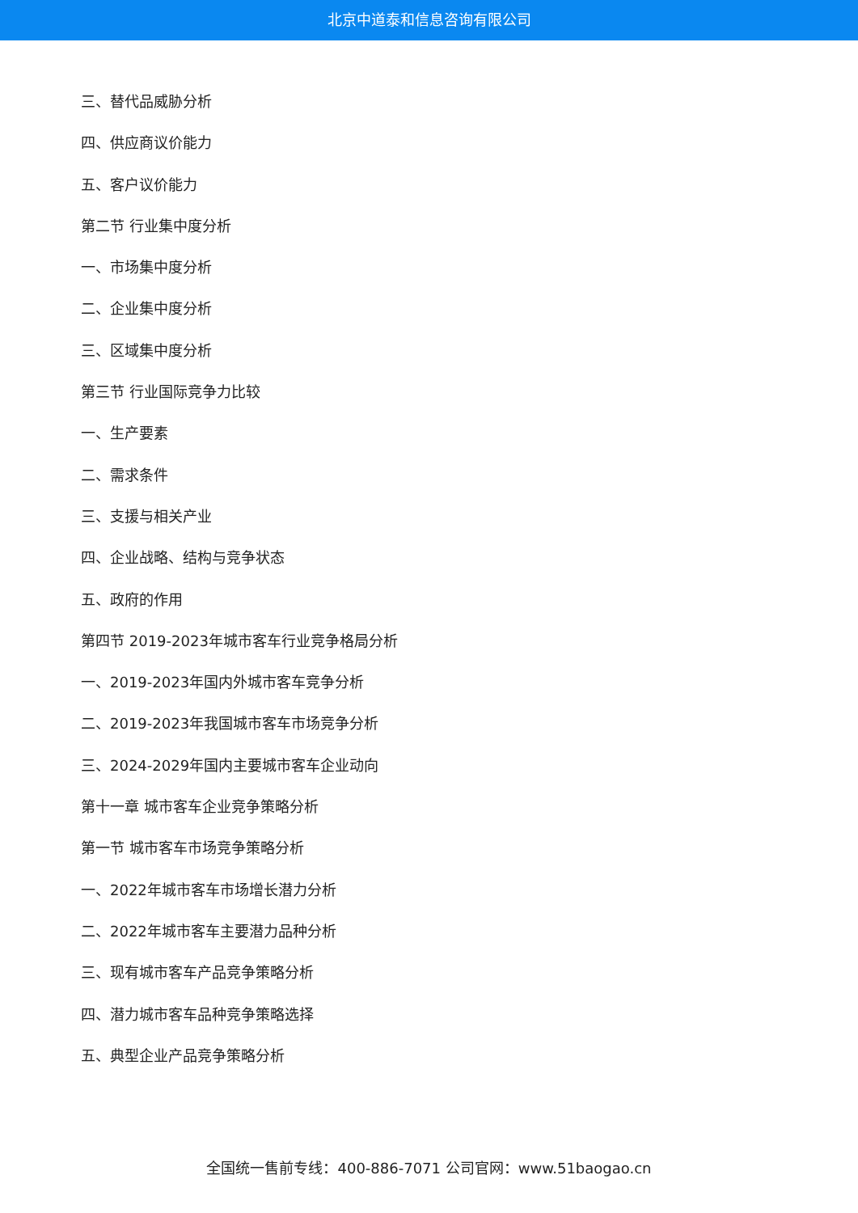北京中道泰和信息咨询有限公司
三、替代品威胁分析
四、供应商议价能力
五、客户议价能力
第二节 行业集中度分析
一、市场集中度分析
二、企业集中度分析
三、区域集中度分析
第三节 行业国际竞争力比较
一、生产要素
二、需求条件
三、支援与相关产业
四、企业战略、结构与竞争状态
五、政府的作用
第四节 2019-2023年城市客车行业竞争格局分析
一、2019-2023年国内外城市客车竞争分析
二、2019-2023年我国城市客车市场竞争分析
三、2024-2029年国内主要城市客车企业动向
第十一章 城市客车企业竞争策略分析
第一节 城市客车市场竞争策略分析
一、2022年城市客车市场增长潜力分析
二、2022年城市客车主要潜力品种分析
三、现有城市客车产品竞争策略分析
四、潜力城市客车品种竞争策略选择
五、典型企业产品竞争策略分析
全国统一售前专线：400-886-7071 公司官网：www.51baogao.cn